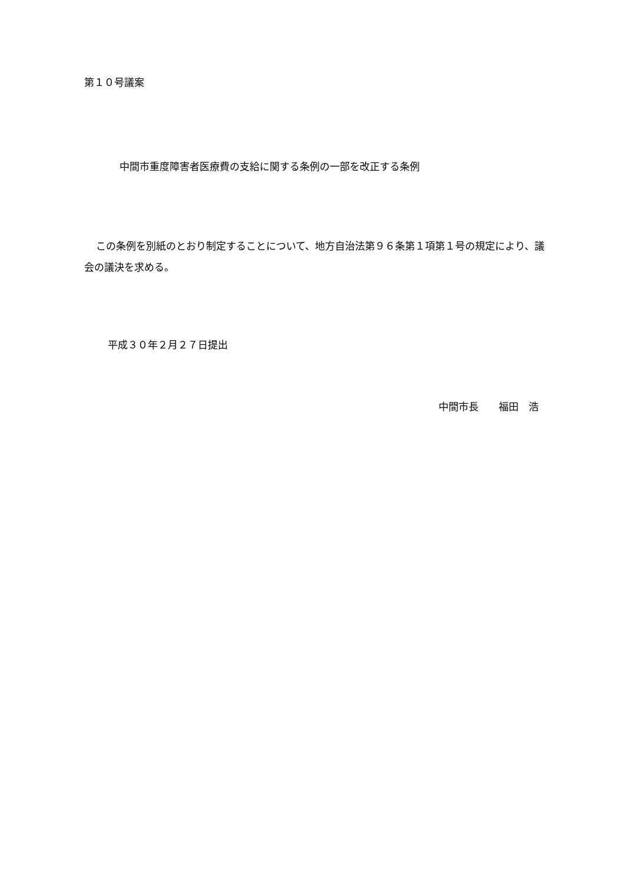第１０号議案
中間市重度障害者医療費の支給に関する条例の一部を改正する条例
この条例を別紙のとおり制定することについて、地方自治法第９６条第１項第１号の規定により、議会の議決を求める。
平成３０年２月２７日提出
中間市長　　福田　浩